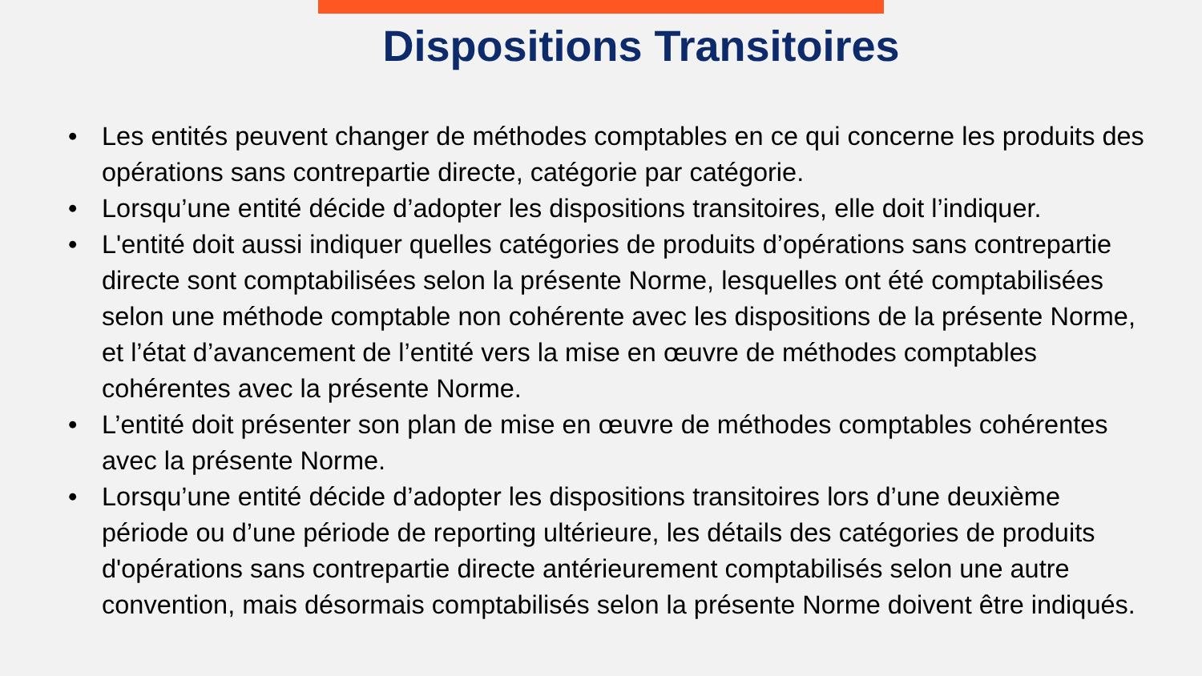Dispositions Transitoires
• Les entités peuvent changer de méthodes comptables en ce qui concerne les produits des opérations sans contrepartie directe, catégorie par catégorie.
• Lorsqu’une entité décide d’adopter les dispositions transitoires, elle doit l’indiquer.
• L'entité doit aussi indiquer quelles catégories de produits d’opérations sans contrepartie directe sont comptabilisées selon la présente Norme, lesquelles ont été comptabilisées selon une méthode comptable non cohérente avec les dispositions de la présente Norme, et l’état d’avancement de l’entité vers la mise en œuvre de méthodes comptables cohérentes avec la présente Norme.
• L’entité doit présenter son plan de mise en œuvre de méthodes comptables cohérentes avec la présente Norme.
• Lorsqu’une entité décide d’adopter les dispositions transitoires lors d’une deuxième période ou d’une période de reporting ultérieure, les détails des catégories de produits d'opérations sans contrepartie directe antérieurement comptabilisés selon une autre convention, mais désormais comptabilisés selon la présente Norme doivent être indiqués.